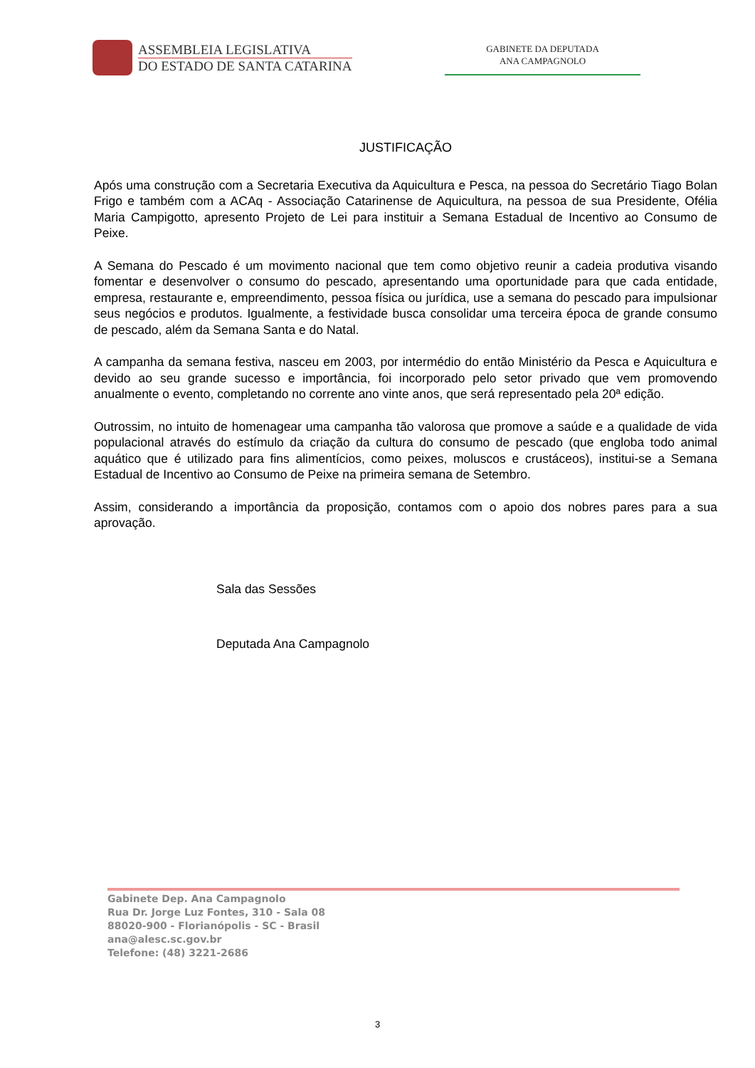ASSEMBLEIA LEGISLATIVA
DO ESTADO DE SANTA CATARINA
GABINETE DA DEPUTADA
ANA CAMPAGNOLO
JUSTIFICAÇÃO
Após uma construção com a Secretaria Executiva da Aquicultura e Pesca, na pessoa do Secretário Tiago Bolan Frigo e também com a ACAq - Associação Catarinense de Aquicultura, na pessoa de sua Presidente, Ofélia Maria Campigotto, apresento Projeto de Lei para instituir a Semana Estadual de Incentivo ao Consumo de Peixe.
A Semana do Pescado é um movimento nacional que tem como objetivo reunir a cadeia produtiva visando fomentar e desenvolver o consumo do pescado, apresentando uma oportunidade para que cada entidade, empresa, restaurante e, empreendimento, pessoa física ou jurídica, use a semana do pescado para impulsionar seus negócios e produtos. Igualmente, a festividade busca consolidar uma terceira época de grande consumo de pescado, além da Semana Santa e do Natal.
A campanha da semana festiva, nasceu em 2003, por intermédio do então Ministério da Pesca e Aquicultura e devido ao seu grande sucesso e importância, foi incorporado pelo setor privado que vem promovendo anualmente o evento, completando no corrente ano vinte anos, que será representado pela 20ª edição.
Outrossim, no intuito de homenagear uma campanha tão valorosa que promove a saúde e a qualidade de vida populacional através do estímulo da criação da cultura do consumo de pescado (que engloba todo animal aquático que é utilizado para fins alimentícios, como peixes, moluscos e crustáceos), institui-se a Semana Estadual de Incentivo ao Consumo de Peixe na primeira semana de Setembro.
Assim, considerando a importância da proposição, contamos com o apoio dos nobres pares para a sua aprovação.
Sala das Sessões
Deputada Ana Campagnolo
Gabinete Dep. Ana Campagnolo
Rua Dr. Jorge Luz Fontes, 310 - Sala 08
88020-900 - Florianópolis - SC - Brasil
ana@alesc.sc.gov.br
Telefone: (48) 3221-2686
3